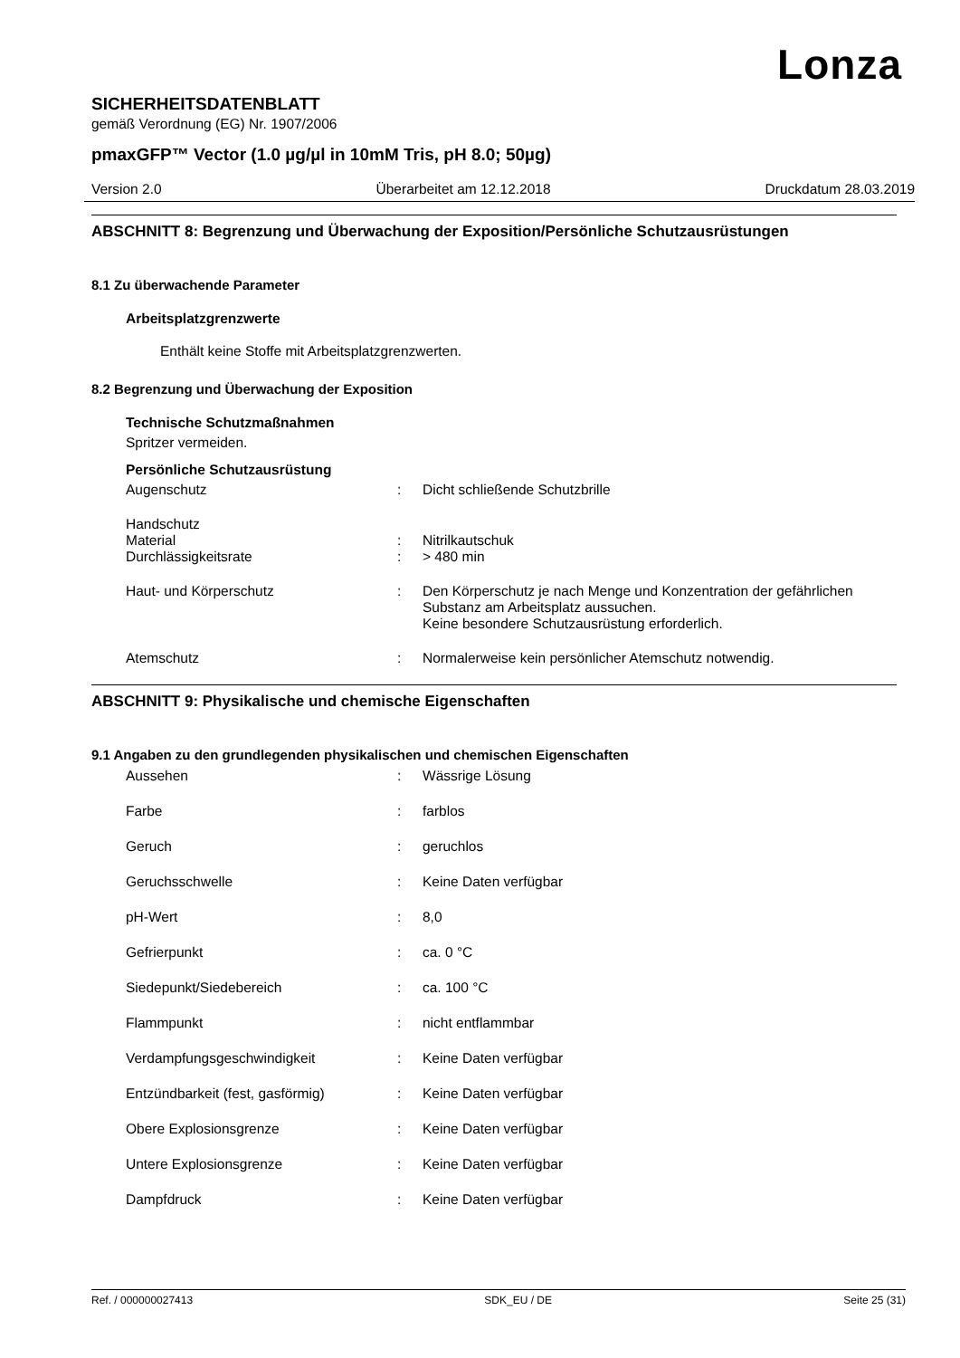Lonza
SICHERHEITSDATENBLATT
gemäß Verordnung (EG) Nr. 1907/2006
pmaxGFP™ Vector (1.0 µg/µl in 10mM Tris, pH 8.0; 50µg)
Version 2.0 Überarbeitet am 12.12.2018 Druckdatum 28.03.2019
ABSCHNITT 8: Begrenzung und Überwachung der Exposition/Persönliche Schutzausrüstungen
8.1 Zu überwachende Parameter
Arbeitsplatzgrenzwerte
Enthält keine Stoffe mit Arbeitsplatzgrenzwerten.
8.2 Begrenzung und Überwachung der Exposition
Technische Schutzmaßnahmen
Spritzer vermeiden.
Persönliche Schutzausrüstung
Augenschutz : Dicht schließende Schutzbrille
Handschutz
Material : Nitrilkautschuk
Durchlässigkeitsrate : > 480 min
Haut- und Körperschutz : Den Körperschutz je nach Menge und Konzentration der gefährlichen Substanz am Arbeitsplatz aussuchen.
Keine besondere Schutzausrüstung erforderlich.
Atemschutz : Normalerweise kein persönlicher Atemschutz notwendig.
ABSCHNITT 9: Physikalische und chemische Eigenschaften
9.1 Angaben zu den grundlegenden physikalischen und chemischen Eigenschaften
Aussehen : Wässrige Lösung
Farbe : farblos
Geruch : geruchlos
Geruchsschwelle : Keine Daten verfügbar
pH-Wert : 8,0
Gefrierpunkt : ca. 0 °C
Siedepunkt/Siedebereich : ca. 100 °C
Flammpunkt : nicht entflammbar
Verdampfungsgeschwindigkeit : Keine Daten verfügbar
Entzündbarkeit (fest, gasförmig) : Keine Daten verfügbar
Obere Explosionsgrenze : Keine Daten verfügbar
Untere Explosionsgrenze : Keine Daten verfügbar
Dampfdruck : Keine Daten verfügbar
Ref. / 000000027413 SDK_EU / DE Seite 25 (31)